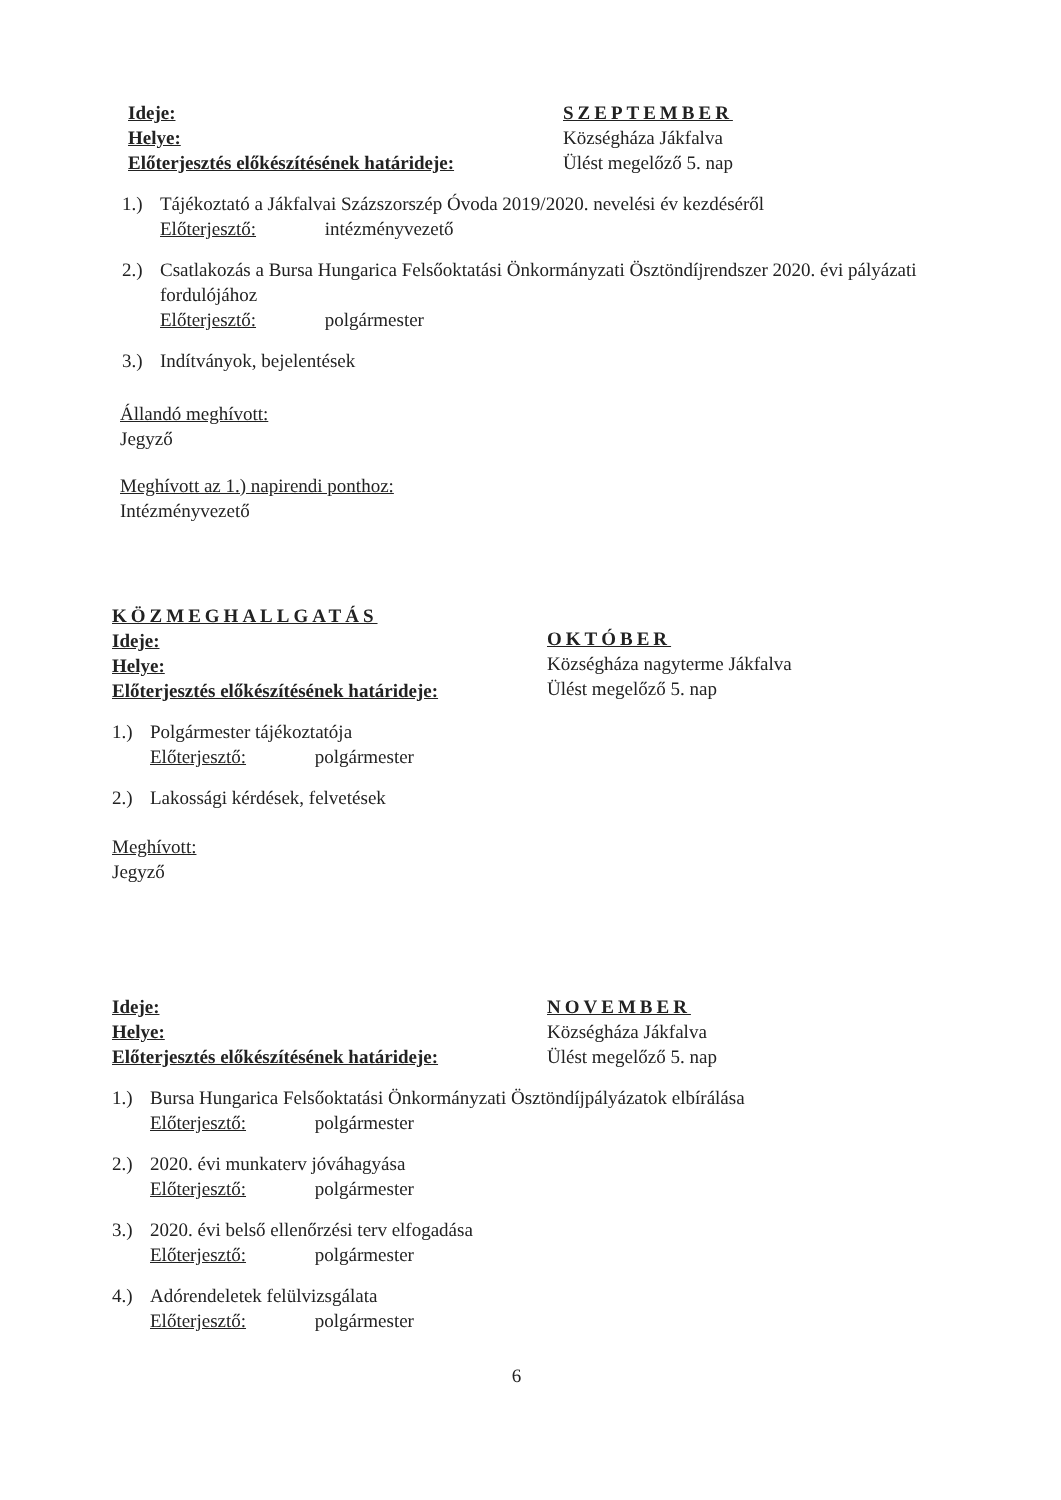Ideje:
Helye:
Előterjesztés előkészítésének határideje:
SZEPTEMBER
Községháza Jákfalva
Ülést megelőző 5. nap
1.) Tájékoztató a Jákfalvai Százszorszép Óvoda 2019/2020. nevelési év kezdéséről
Előterjesztő: intézményvezető
2.) Csatlakozás a Bursa Hungarica Felsőoktatási Önkormányzati Ösztöndíjrendszer 2020. évi pályázati fordulójához
Előterjesztő: polgármester
3.) Indítványok, bejelentések
Állandó meghívott:
Jegyző
Meghívott az 1.) napirendi ponthoz:
Intézményvezető
KÖZMEGHALLGATÁS
Ideje:
Helye:
Előterjesztés előkészítésének határideje:
OKTÓBER
Községháza nagyterme Jákfalva
Ülést megelőző 5. nap
1.) Polgármester tájékoztatója
Előterjesztő: polgármester
2.) Lakossági kérdések, felvetések
Meghívott:
Jegyző
Ideje:
Helye:
Előterjesztés előkészítésének határideje:
NOVEMBER
Községháza Jákfalva
Ülést megelőző 5. nap
1.) Bursa Hungarica Felsőoktatási Önkormányzati Ösztöndíjpályázatok elbírálása
Előterjesztő: polgármester
2.) 2020. évi munkaterv jóváhagyása
Előterjesztő: polgármester
3.) 2020. évi belső ellenőrzési terv elfogadása
Előterjesztő: polgármester
4.) Adórendeletek felülvizsgálata
Előterjesztő: polgármester
6